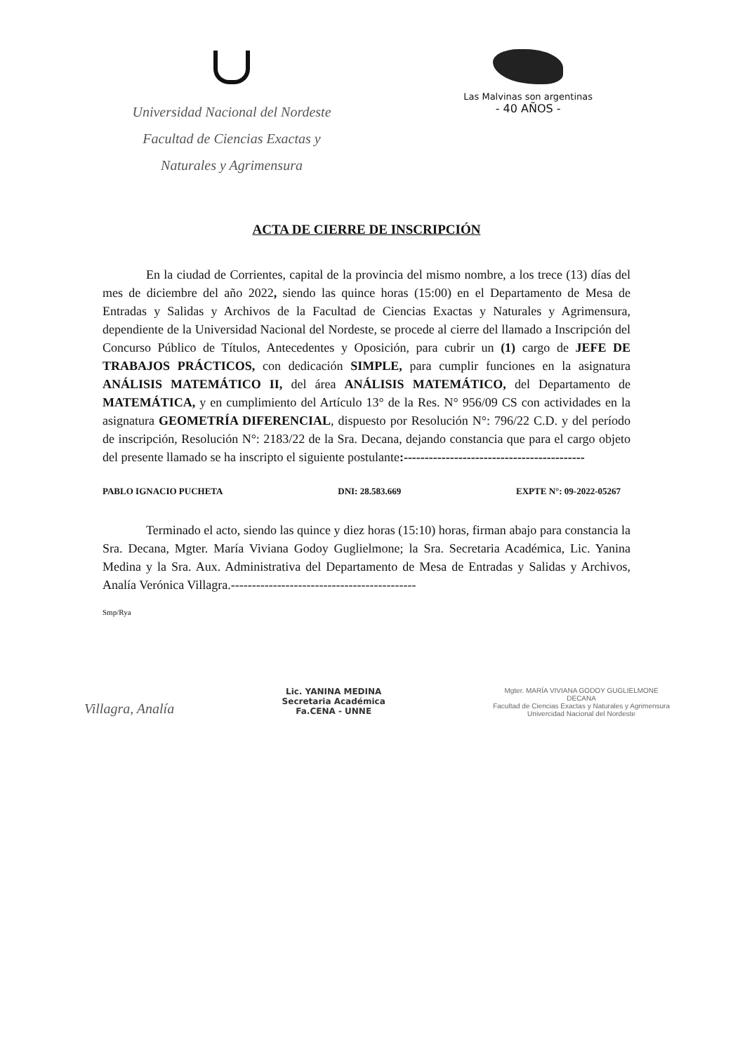Universidad Nacional del Nordeste
Facultad de Ciencias Exactas y
Naturales y Agrimensura
Las Malvinas son argentinas
- 40 AÑOS -
ACTA DE CIERRE DE INSCRIPCIÓN
En la ciudad de Corrientes, capital de la provincia del mismo nombre, a los trece (13) días del mes de diciembre del año 2022, siendo las quince horas (15:00) en el Departamento de Mesa de Entradas y Salidas y Archivos de la Facultad de Ciencias Exactas y Naturales y Agrimensura, dependiente de la Universidad Nacional del Nordeste, se procede al cierre del llamado a Inscripción del Concurso Público de Títulos, Antecedentes y Oposición, para cubrir un (1) cargo de JEFE DE TRABAJOS PRÁCTICOS, con dedicación SIMPLE, para cumplir funciones en la asignatura ANÁLISIS MATEMÁTICO II, del área ANÁLISIS MATEMÁTICO, del Departamento de MATEMÁTICA, y en cumplimiento del Artículo 13° de la Res. N° 956/09 CS con actividades en la asignatura GEOMETRÍA DIFERENCIAL, dispuesto por Resolución N°: 796/22 C.D. y del período de inscripción, Resolución N°: 2183/22 de la Sra. Decana, dejando constancia que para el cargo objeto del presente llamado se ha inscripto el siguiente postulante:-------------------------------------------
PABLO IGNACIO PUCHETA DNI: 28.583.669 EXPTE N°: 09-2022-05267
Terminado el acto, siendo las quince y diez horas (15:10) horas, firman abajo para constancia la Sra. Decana, Mgter. María Viviana Godoy Guglielmone; la Sra. Secretaria Académica, Lic. Yanina Medina y la Sra. Aux. Administrativa del Departamento de Mesa de Entradas y Salidas y Archivos, Analía Verónica Villagra.--------------------------------------------
Smp/Rya
Villagra, Analía
Lic. YANINA MEDINA
Secretaria Académica
Fa.CENA - UNNE
Mgter. MARÍA VIVIANA GODOY GUGLIELMONE
DECANA
Facultad de Ciencias Exactas y Naturales y Agrimensura
Univercidad Nacional del Nordeste